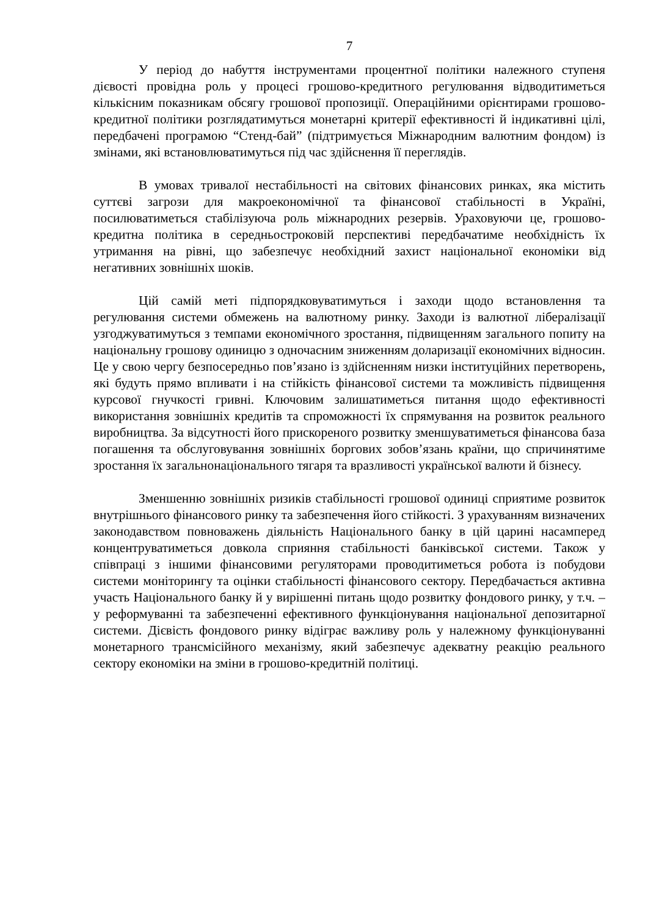7
У період до набуття інструментами процентної політики належного ступеня дієвості провідна роль у процесі грошово-кредитного регулювання відводитиметься кількісним показникам обсягу грошової пропозиції. Операційними орієнтирами грошово-кредитної політики розглядатимуться монетарні критерії ефективності й індикативні цілі, передбачені програмою “Стенд-бай” (підтримується Міжнародним валютним фондом) із змінами, які встановлюватимуться під час здійснення її переглядів.
В умовах тривалої нестабільності на світових фінансових ринках, яка містить суттєві загрози для макроекономічної та фінансової стабільності в Україні, посилюватиметься стабілізуюча роль міжнародних резервів. Ураховуючи це, грошово-кредитна політика в середньостроковій перспективі передбачатиме необхідність їх утримання на рівні, що забезпечує необхідний захист національної економіки від негативних зовнішніх шоків.
Цій самій меті підпорядковуватимуться і заходи щодо встановлення та регулювання системи обмежень на валютному ринку. Заходи із валютної лібералізації узгоджуватимуться з темпами економічного зростання, підвищенням загального попиту на національну грошову одиницю з одночасним зниженням доларизації економічних відносин. Це у свою чергу безпосередньо пов’язано із здійсненням низки інституційних перетворень, які будуть прямо впливати і на стійкість фінансової системи та можливість підвищення курсової гнучкості гривні. Ключовим залишатиметься питання щодо ефективності використання зовнішніх кредитів та спроможності їх спрямування на розвиток реального виробництва. За відсутності його прискореного розвитку зменшуватиметься фінансова база погашення та обслуговування зовнішніх боргових зобов’язань країни, що спричинятиме зростання їх загальнонаціонального тягаря та вразливості української валюти й бізнесу.
Зменшенню зовнішніх ризиків стабільності грошової одиниці сприятиме розвиток внутрішнього фінансового ринку та забезпечення його стійкості. З урахуванням визначених законодавством повноважень діяльність Національного банку в цій царині насамперед концентруватиметься довкола сприяння стабільності банківської системи. Також у співпраці з іншими фінансовими регуляторами проводитиметься робота із побудови системи моніторингу та оцінки стабільності фінансового сектору. Передбачається активна участь Національного банку й у вирішенні питань щодо розвитку фондового ринку, у т.ч. – у реформуванні та забезпеченні ефективного функціонування національної депозитарної системи. Дієвість фондового ринку відіграє важливу роль у належному функціонуванні монетарного трансмісійного механізму, який забезпечує адекватну реакцію реального сектору економіки на зміни в грошово-кредитній політиці.